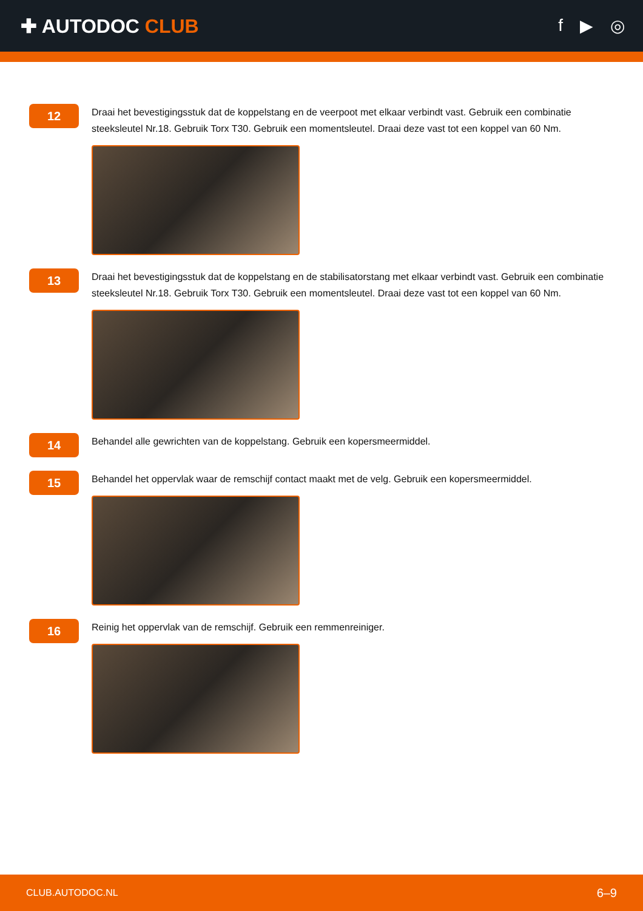✚ AUTODOC CLUB f ▶ ◎
12
Draai het bevestigingsstuk dat de koppelstang en de veerpoot met elkaar verbindt vast. Gebruik een combinatie steeksleutel Nr.18. Gebruik Torx T30. Gebruik een momentsleutel. Draai deze vast tot een koppel van 60 Nm.
13
Draai het bevestigingsstuk dat de koppelstang en de stabilisatorstang met elkaar verbindt vast. Gebruik een combinatie steeksleutel Nr.18. Gebruik Torx T30. Gebruik een momentsleutel. Draai deze vast tot een koppel van 60 Nm.
14
Behandel alle gewrichten van de koppelstang. Gebruik een kopersmeermiddel.
15
Behandel het oppervlak waar de remschijf contact maakt met de velg. Gebruik een kopersmeermiddel.
16
Reinig het oppervlak van de remschijf. Gebruik een remmenreiniger.
CLUB.AUTODOC.NL 6–9